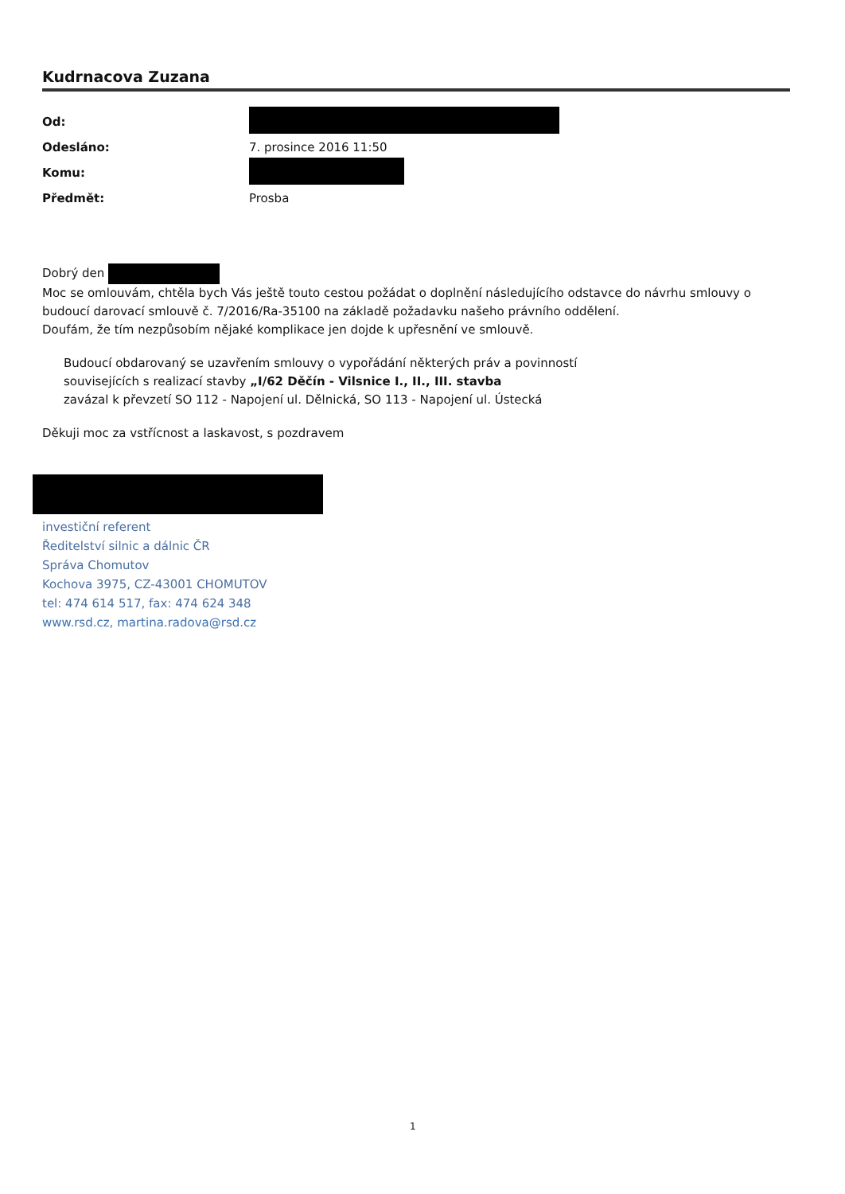Kudrnacova Zuzana
| Od: | |
| Odesláno: | 7. prosince 2016 11:50 |
| Komu: | |
| Předmět: | Prosba |
Dobrý den
Moc se omlouvám, chtěla bych Vás ještě touto cestou požádat o doplnění následujícího odstavce do návrhu smlouvy o budoucí darovací smlouvě č. 7/2016/Ra-35100 na základě požadavku našeho právního oddělení.
Doufám, že tím nezpůsobím nějaké komplikace jen dojde k upřesnění ve smlouvě.
Budoucí obdarovaný se uzavřením smlouvy o vypořádání některých práv a povinností
souvisejících s realizací stavby „I/62 Děčín - Vilsnice I., II., III. stavba
zavázal k převzetí SO 112 - Napojení ul. Dělnická, SO 113 - Napojení ul. Ústecká
Děkuji moc za vstřícnost a laskavost, s pozdravem
investiční referent
Ředitelství silnic a dálnic ČR
Správa Chomutov
Kochova 3975, CZ-43001 CHOMUTOV
tel: 474 614 517, fax: 474 624 348
www.rsd.cz, martina.radova@rsd.cz
1